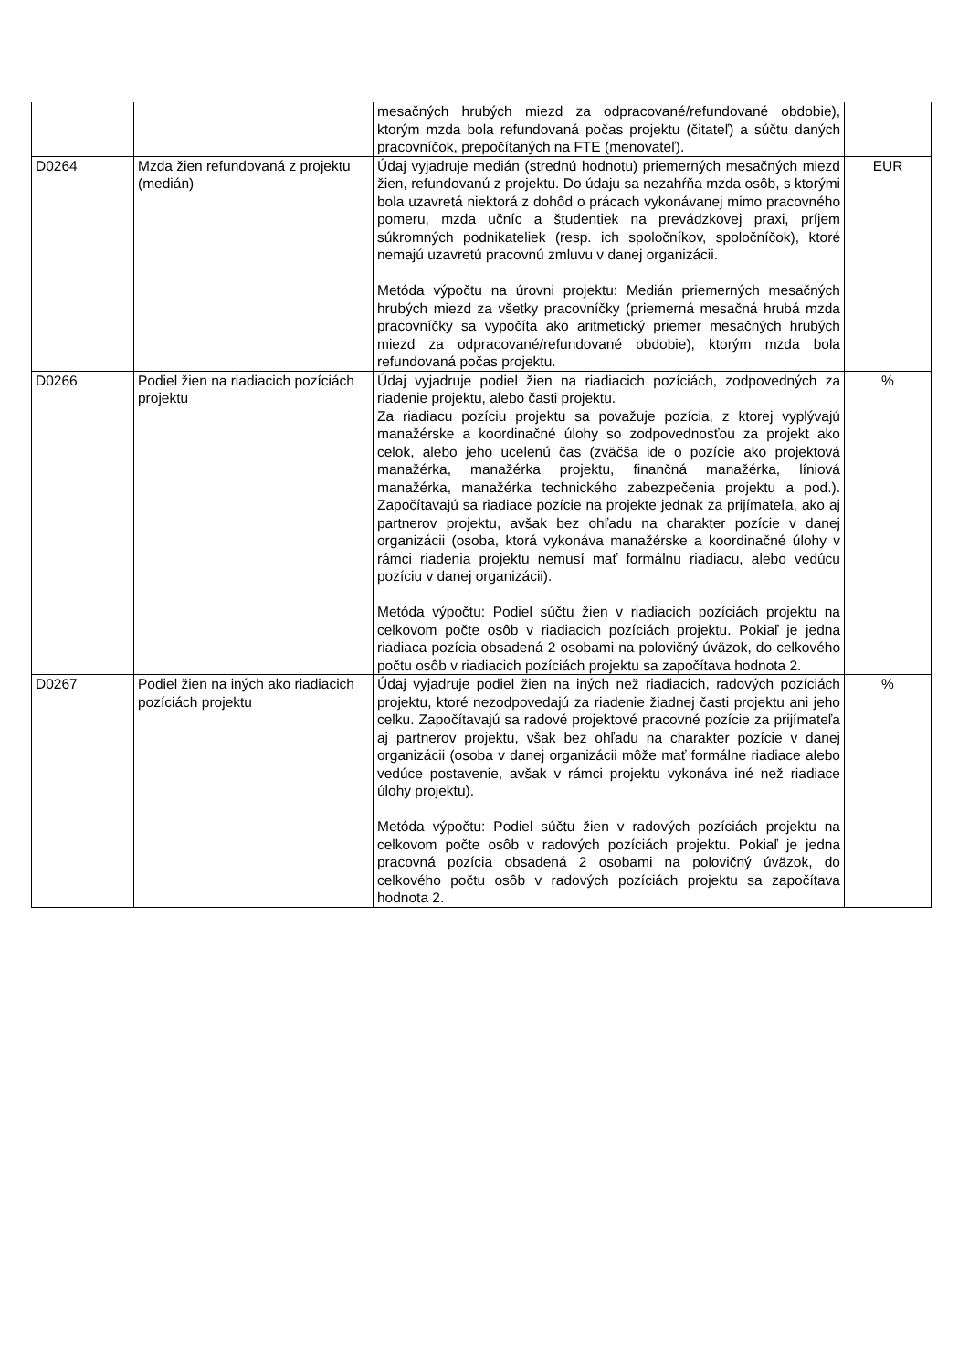| | | mesačných hrubých miezd za odpracované/refundované obdobie), ktorým mzda bola refundovaná počas projektu (čitateľ) a súčtu daných pracovníčok, prepočítaných na FTE (menovateľ). | |
| D0264 | Mzda žien refundovaná z projektu (medián) | Údaj vyjadruje medián (strednú hodnotu) priemerných mesačných miezd žien, refundovanú z projektu. Do údaju sa nezahŕňa mzda osôb, s ktorými bola uzavretá niektorá z dohôd o prácach vykonávanej mimo pracovného pomeru, mzda učníc a študentiek na prevádzkovej praxi, príjem súkromných podnikateliek (resp. ich spoločníkov, spoločníčok), ktoré nemajú uzavretú pracovnú zmluvu v danej organizácii. Metóda výpočtu na úrovni projektu: Medián priemerných mesačných hrubých miezd za všetky pracovníčky (priemerná mesačná hrubá mzda pracovníčky sa vypočíta ako aritmetický priemer mesačných hrubých miezd za odpracované/refundované obdobie), ktorým mzda bola refundovaná počas projektu. | EUR |
| D0266 | Podiel žien na riadiacich pozíciách projektu | Údaj vyjadruje podiel žien na riadiacich pozíciách, zodpovedných za riadenie projektu, alebo časti projektu. Za riadiacu pozíciu projektu sa považuje pozícia, z ktorej vyplývajú manažérske a koordinačné úlohy so zodpovednosťou za projekt ako celok, alebo jeho ucelenú čas (zväčša ide o pozície ako projektová manažérka, manažérka projektu, finančná manažérka, líniová manažérka, manažérka technického zabezpečenia projektu a pod.). Započítavajú sa riadiace pozície na projekte jednak za prijímateľa, ako aj partnerov projektu, avšak bez ohľadu na charakter pozície v danej organizácii (osoba, ktorá vykonáva manažérske a koordinačné úlohy v rámci riadenia projektu nemusí mať formálnu riadiacu, alebo vedúcu pozíciu v danej organizácii). Metóda výpočtu: Podiel súčtu žien v riadiacich pozíciách projektu na celkovom počte osôb v riadiacich pozíciách projektu. Pokiaľ je jedna riadiaca pozícia obsadená 2 osobami na polovičný úväzok, do celkového počtu osôb v riadiacich pozíciách projektu sa započítava hodnota 2. | % |
| D0267 | Podiel žien na iných ako riadiacich pozíciách projektu | Údaj vyjadruje podiel žien na iných než riadiacich, radových pozíciách projektu, ktoré nezodpovedajú za riadenie žiadnej časti projektu ani jeho celku. Započítavajú sa radové projektové pracovné pozície za prijímateľa aj partnerov projektu, však bez ohľadu na charakter pozície v danej organizácii (osoba v danej organizácii môže mať formálne riadiace alebo vedúce postavenie, avšak v rámci projektu vykonáva iné než riadiace úlohy projektu). Metóda výpočtu: Podiel súčtu žien v radových pozíciách projektu na celkovom počte osôb v radových pozíciách projektu. Pokiaľ je jedna pracovná pozícia obsadená 2 osobami na polovičný úväzok, do celkového počtu osôb v radových pozíciách projektu sa započítava hodnota 2. | % |